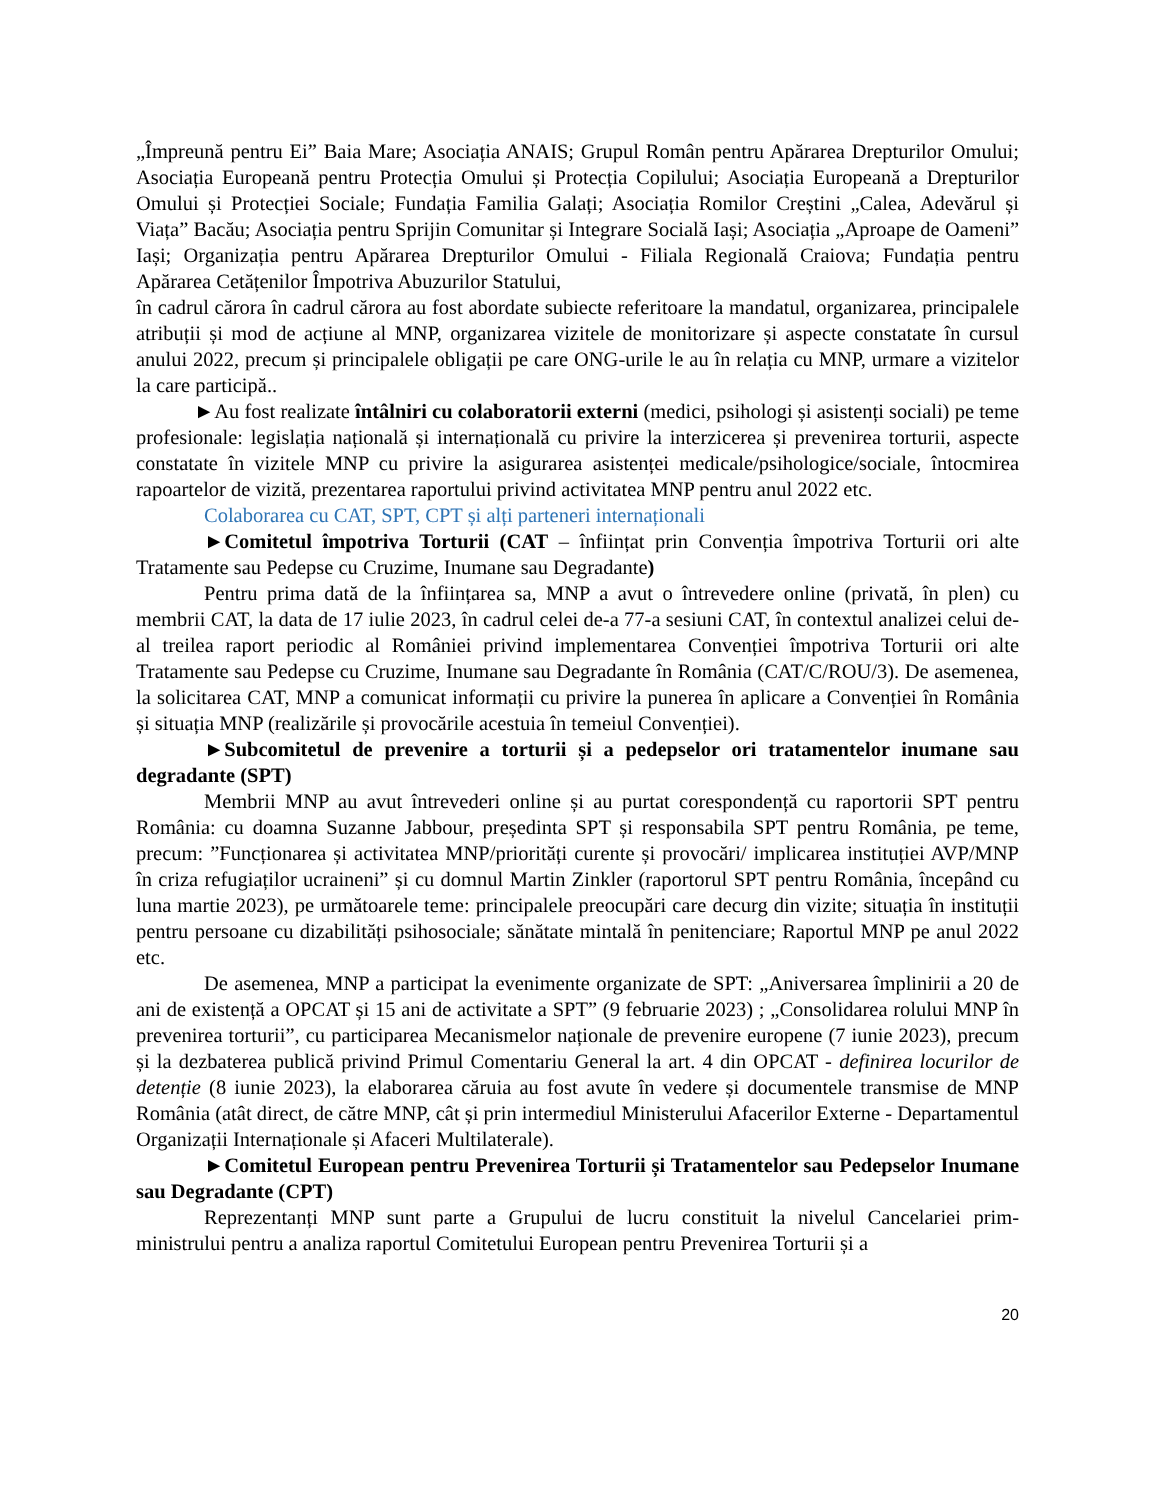„Împreună pentru Ei” Baia Mare; Asociația ANAIS; Grupul Român pentru Apărarea Drepturilor Omului; Asociația Europeană pentru Protecția Omului și Protecția Copilului; Asociația Europeană a Drepturilor Omului și Protecției Sociale; Fundația Familia Galați; Asociația Romilor Creștini „Calea, Adevărul și Viața” Bacău; Asociația pentru Sprijin Comunitar și Integrare Socială Iași; Asociația „Aproape de Oameni” Iași; Organizația pentru Apărarea Drepturilor Omului - Filiala Regională Craiova; Fundația pentru Apărarea Cetățenilor Împotriva Abuzurilor Statului,
în cadrul cărora în cadrul cărora au fost abordate subiecte referitoare la mandatul, organizarea, principalele atribuții și mod de acțiune al MNP, organizarea vizitele de monitorizare și aspecte constatate în cursul anului 2022, precum și principalele obligații pe care ONG-urile le au în relația cu MNP, urmare a vizitelor la care participă..
►Au fost realizate întâlniri cu colaboratorii externi (medici, psihologi și asistenți sociali) pe teme profesionale: legislația națională și internațională cu privire la interzicerea și prevenirea torturii, aspecte constatate în vizitele MNP cu privire la asigurarea asistenței medicale/psihologice/sociale, întocmirea rapoartelor de vizită, prezentarea raportului privind activitatea MNP pentru anul 2022 etc.
Colaborarea cu CAT, SPT, CPT și alți parteneri internaționali
►Comitetul împotriva Torturii (CAT – înființat prin Convenția împotriva Torturii ori alte Tratamente sau Pedepse cu Cruzime, Inumane sau Degradante)
Pentru prima dată de la înființarea sa, MNP a avut o întrevedere online (privată, în plen) cu membrii CAT, la data de 17 iulie 2023, în cadrul celei de-a 77-a sesiuni CAT, în contextul analizei celui de-al treilea raport periodic al României privind implementarea Convenției împotriva Torturii ori alte Tratamente sau Pedepse cu Cruzime, Inumane sau Degradante în România (CAT/C/ROU/3). De asemenea, la solicitarea CAT, MNP a comunicat informații cu privire la punerea în aplicare a Convenției în România și situația MNP (realizările și provocările acestuia în temeiul Convenției).
►Subcomitetul de prevenire a torturii și a pedepselor ori tratamentelor inumane sau degradante (SPT)
Membrii MNP au avut întrevederi online și au purtat corespondență cu raportorii SPT pentru România: cu doamna Suzanne Jabbour, președinta SPT și responsabila SPT pentru România, pe teme, precum: ”Funcționarea și activitatea MNP/priorități curente și provocări/ implicarea instituției AVP/MNP în criza refugiaților ucraineni” și cu domnul Martin Zinkler (raportorul SPT pentru România, începând cu luna martie 2023), pe următoarele teme: principalele preocupări care decurg din vizite; situația în instituții pentru persoane cu dizabilități psihosociale; sănătate mintală în penitenciare; Raportul MNP pe anul 2022 etc.
De asemenea, MNP a participat la evenimente organizate de SPT: „Aniversarea împlinirii a 20 de ani de existență a OPCAT și 15 ani de activitate a SPT” (9 februarie 2023) ; „Consolidarea rolului MNP în prevenirea torturii”, cu participarea Mecanismelor naționale de prevenire europene (7 iunie 2023), precum și la dezbaterea publică privind Primul Comentariu General la art. 4 din OPCAT - definirea locurilor de detenție (8 iunie 2023), la elaborarea căruia au fost avute în vedere și documentele transmise de MNP România (atât direct, de către MNP, cât și prin intermediul Ministerului Afacerilor Externe - Departamentul Organizații Internaționale și Afaceri Multilaterale).
►Comitetul European pentru Prevenirea Torturii și Tratamentelor sau Pedepselor Inumane sau Degradante (CPT)
Reprezentanți MNP sunt parte a Grupului de lucru constituit la nivelul Cancelariei prim-ministrului pentru a analiza raportul Comitetului European pentru Prevenirea Torturii și a
20